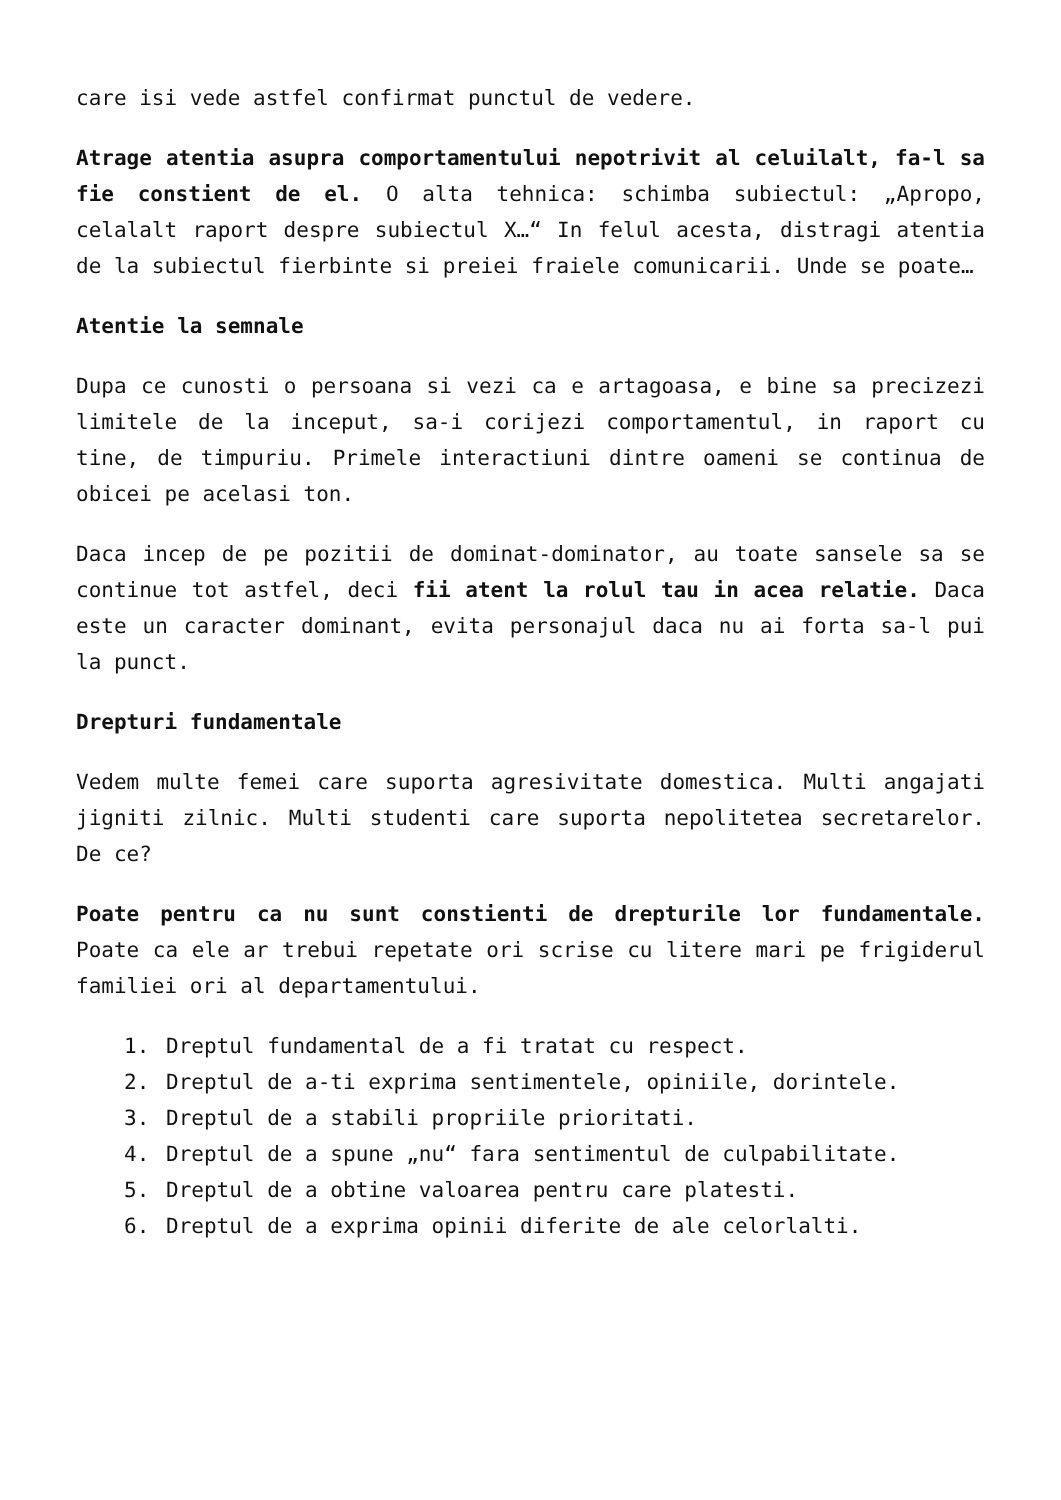care isi vede astfel confirmat punctul de vedere.
Atrage atentia asupra comportamentului nepotrivit al celuilalt, fa-l sa fie constient de el. O alta tehnica: schimba subiectul: „Apropo, celalalt raport despre subiectul X…“ In felul acesta, distragi atentia de la subiectul fierbinte si preiei fraiele comunicarii. Unde se poate…
Atentie la semnale
Dupa ce cunosti o persoana si vezi ca e artagoasa, e bine sa precizezi limitele de la inceput, sa-i corijezi comportamentul, in raport cu tine, de timpuriu. Primele interactiuni dintre oameni se continua de obicei pe acelasi ton.
Daca incep de pe pozitii de dominat-dominator, au toate sansele sa se continue tot astfel, deci fii atent la rolul tau in acea relatie. Daca este un caracter dominant, evita personajul daca nu ai forta sa-l pui la punct.
Drepturi fundamentale
Vedem multe femei care suporta agresivitate domestica. Multi angajati jigniti zilnic. Multi studenti care suporta nepolitetea secretarelor. De ce?
Poate pentru ca nu sunt constienti de drepturile lor fundamentale. Poate ca ele ar trebui repetate ori scrise cu litere mari pe frigiderul familiei ori al departamentului.
1. Dreptul fundamental de a fi tratat cu respect.
2. Dreptul de a-ti exprima sentimentele, opiniile, dorintele.
3. Dreptul de a stabili propriile prioritati.
4. Dreptul de a spune „nu“ fara sentimentul de culpabilitate.
5. Dreptul de a obtine valoarea pentru care platesti.
6. Dreptul de a exprima opinii diferite de ale celorlalti.